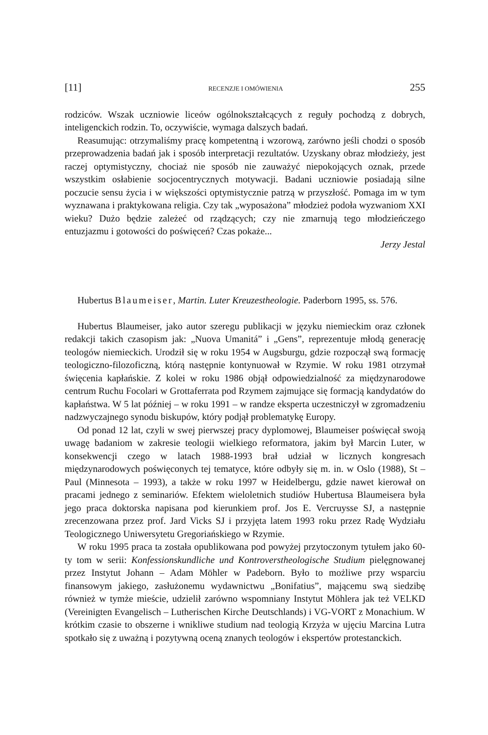[11] RECENZJE I OMÓWIENIA 255
rodziców. Wszak uczniowie liceów ogólnokształcących z reguły pochodzą z dobrych, inteligenckich rodzin. To, oczywiście, wymaga dalszych badań.
Reasumując: otrzymaliśmy pracę kompetentną i wzorową, zarówno jeśli chodzi o sposób przeprowadzenia badań jak i sposób interpretacji rezultatów. Uzyskany obraz młodzieży, jest raczej optymistyczny, chociaż nie sposób nie zauważyć niepokojących oznak, przede wszystkim osłabienie socjocentrycznych motywacji. Badani uczniowie posiadają silne poczucie sensu życia i w większości optymistycznie patrzą w przyszłość. Pomaga im w tym wyznawana i praktykowana religia. Czy tak „wyposażona” młodzież podoła wyzwaniom XXI wieku? Dużo będzie zależeć od rządzących; czy nie zmarnują tego młodzieńczego entuzjazmu i gotowości do poświęceń? Czas pokaże...
Jerzy Jestal
Hubertus Blaumeiser, Martin. Luter Kreuzestheologie. Paderborn 1995, ss. 576.
Hubertus Blaumeiser, jako autor szeregu publikacji w języku niemieckim oraz członek redakcji takich czasopism jak: „Nuova Umanitá” i „Gens”, reprezentuje młodą generację teologów niemieckich. Urodził się w roku 1954 w Augsburgu, gdzie rozpoczął swą formację teologiczno-filozoficzną, którą następnie kontynuował w Rzymie. W roku 1981 otrzymał święcenia kapłańskie. Z kolei w roku 1986 objął odpowiedzialność za międzynarodowe centrum Ruchu Focolari w Grottaferrata pod Rzymem zajmujące się formacją kandydatów do kapłaństwa. W 5 lat później – w roku 1991 – w randze eksperta uczestniczył w zgromadzeniu nadzwyczajnego synodu biskupów, który podjął problematykę Europy.
Od ponad 12 lat, czyli w swej pierwszej pracy dyplomowej, Blaumeiser poświęcał swoją uwagę badaniom w zakresie teologii wielkiego reformatora, jakim był Marcin Luter, w konsekwencji czego w latach 1988-1993 brał udział w licznych kongresach międzynarodowych poświęconych tej tematyce, które odbyły się m. in. w Oslo (1988), St – Paul (Minnesota – 1993), a także w roku 1997 w Heidelbergu, gdzie nawet kierował on pracami jednego z seminariów. Efektem wieloletnich studiów Hubertusa Blaumeisera była jego praca doktorska napisana pod kierunkiem prof. Jos E. Vercruysse SJ, a następnie zrecenzowana przez prof. Jard Vicks SJ i przyjęta latem 1993 roku przez Radę Wydziału Teologicznego Uniwersytetu Gregoriańskiego w Rzymie.
W roku 1995 praca ta została opublikowana pod powyżej przytoczonym tytułem jako 60-ty tom w serii: Konfessionskundliche und Kontroverstheologische Studium pielęgnowanej przez Instytut Johann – Adam Möhler w Padeborn. Było to możliwe przy wsparciu finansowym jakiego, zasłużonemu wydawnictwu „Bonifatius”, mającemu swą siedzibę również w tymże mieście, udzielił zarówno wspomniany Instytut Möhlera jak też VELKD (Vereinigten Evangelisch – Lutherischen Kirche Deutschlands) i VG-VORT z Monachium. W krótkim czasie to obszerne i wnikliwe studium nad teologią Krzyża w ujęciu Marcina Lutra spotkało się z uważną i pozytywną oceną znanych teologów i ekspertów protestanckich.